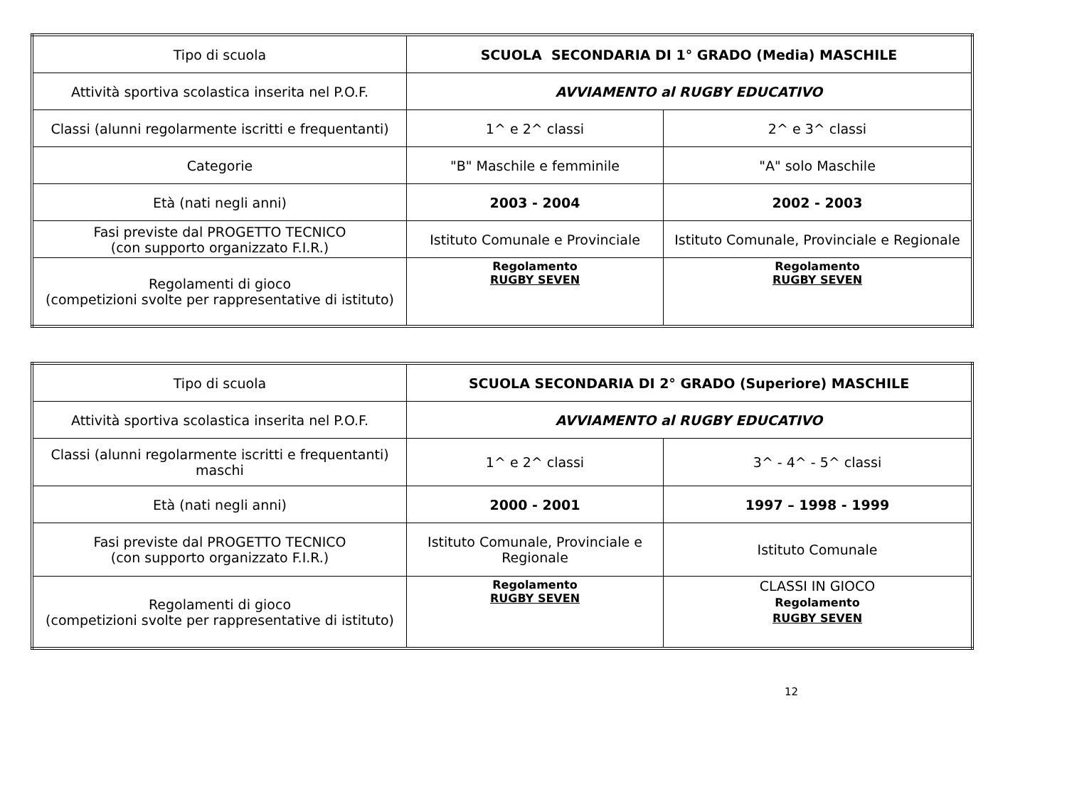| Tipo di scuola | SCUOLA SECONDARIA DI 1° GRADO (Media) MASCHILE | |
| Attività sportiva scolastica inserita nel P.O.F. | AVVIAMENTO al RUGBY EDUCATIVO | |
| Classi (alunni regolarmente iscritti e frequentanti) | 1^ e 2^ classi | 2^ e 3^ classi |
| Categorie | "B" Maschile e femminile | "A" solo Maschile |
| Età (nati negli anni) | 2003 - 2004 | 2002 - 2003 |
| Fasi previste dal PROGETTO TECNICO (con supporto organizzato F.I.R.) | Istituto Comunale e Provinciale | Istituto Comunale, Provinciale e Regionale |
| Regolamenti di gioco (competizioni svolte per rappresentative di istituto) | Regolamento RUGBY SEVEN | Regolamento RUGBY SEVEN |
| Tipo di scuola | SCUOLA SECONDARIA DI 2° GRADO (Superiore) MASCHILE | |
| Attività sportiva scolastica inserita nel P.O.F. | AVVIAMENTO al RUGBY EDUCATIVO | |
| Classi (alunni regolarmente iscritti e frequentanti) maschi | 1^ e 2^ classi | 3^ - 4^ - 5^ classi |
| Età (nati negli anni) | 2000 - 2001 | 1997 – 1998 - 1999 |
| Fasi previste dal PROGETTO TECNICO (con supporto organizzato F.I.R.) | Istituto Comunale, Provinciale e Regionale | Istituto Comunale |
| Regolamenti di gioco (competizioni svolte per rappresentative di istituto) | Regolamento RUGBY SEVEN | CLASSI IN GIOCO Regolamento RUGBY SEVEN |
12